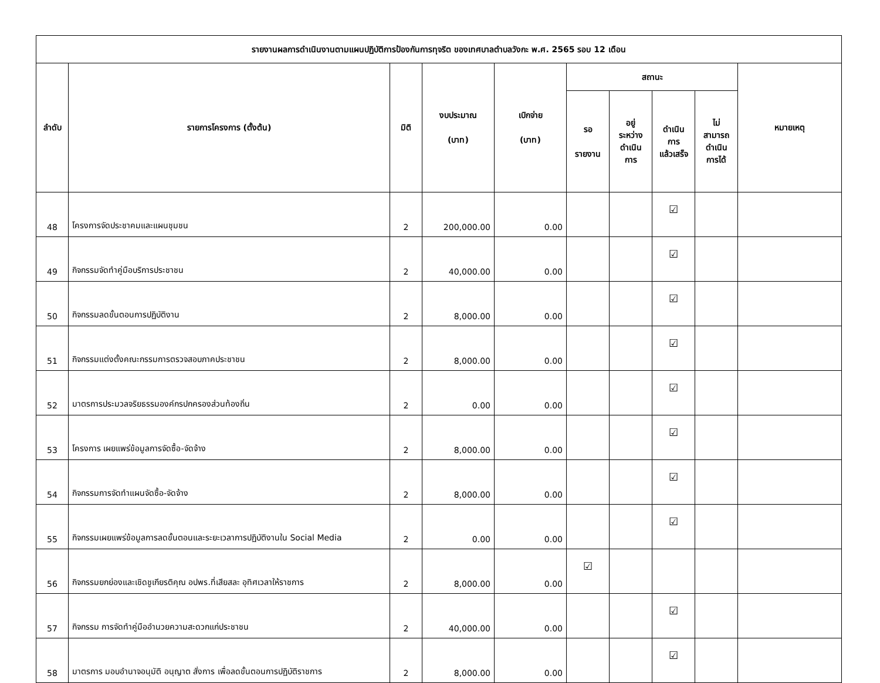| รายงานผลการดำเนินงานตามแผนปฏิบัติการป้องกันการทุจริต ของเทศบาลตำบลวังกะ พ.ศ. 2565 รอบ 12 เดือน | | | | | | | | | |
| --- | --- | --- | --- | --- | --- | --- | --- | --- | --- |
| ลำดับ | รายการโครงการ (ตั้งต้น) | มิติ | งบประมาณ (บาท) | เบิกจ่าย (บาท) | สถานะ | | | | หมายเหตุ |
| | | | | | รอ รายงาน | อยู่ ระหว่าง ดำเนิน การ | ดำเนิน การ แล้วเสร็จ | ไม่ สามารถ ดำเนิน การได้ | |
| 48 | โครงการจัดประชาคมและแผนชุมชน | 2 | 200,000.00 | 0.00 | | | ☑ | | |
| 49 | กิจกรรมจัดทำคู่มือบริการประชาชน | 2 | 40,000.00 | 0.00 | | | ☑ | | |
| 50 | กิจกรรมลดขั้นตอนการปฏิบัติงาน | 2 | 8,000.00 | 0.00 | | | ☑ | | |
| 51 | กิจกรรมแต่งตั้งคณะกรรมการตรวจสอบภาคประชาชน | 2 | 8,000.00 | 0.00 | | | ☑ | | |
| 52 | มาตรการประมวลจริยธรรมองค์กรปกครองส่วนท้องถิ่น | 2 | 0.00 | 0.00 | | | ☑ | | |
| 53 | โครงการ เผยแพร่ข้อมูลการจัดซื้อ-จัดจ้าง | 2 | 8,000.00 | 0.00 | | | ☑ | | |
| 54 | กิจกรรมการจัดทำแผนจัดซื้อ-จัดจ้าง | 2 | 8,000.00 | 0.00 | | | ☑ | | |
| 55 | กิจกรรมเผยแพร่ข้อมูลการลดขั้นตอนและระยะเวลาการปฏิบัติงานใน Social Media | 2 | 0.00 | 0.00 | | | ☑ | | |
| 56 | กิจกรรมยกย่องและเชิดชูเกียรติคุณ อปพร.ที่เสียสละ อุทิศเวลาให้ราชการ | 2 | 8,000.00 | 0.00 | ☑ | | | | |
| 57 | กิจกรรม การจัดทำคู่มืออำนวยความสะดวกแก่ประชาชน | 2 | 40,000.00 | 0.00 | | | ☑ | | |
| 58 | มาตรการ มอบอำนาจอนุมัติ อนุญาต สั่งการ เพื่อลดขั้นตอนการปฏิบัติราชการ | 2 | 8,000.00 | 0.00 | | | ☑ | | |